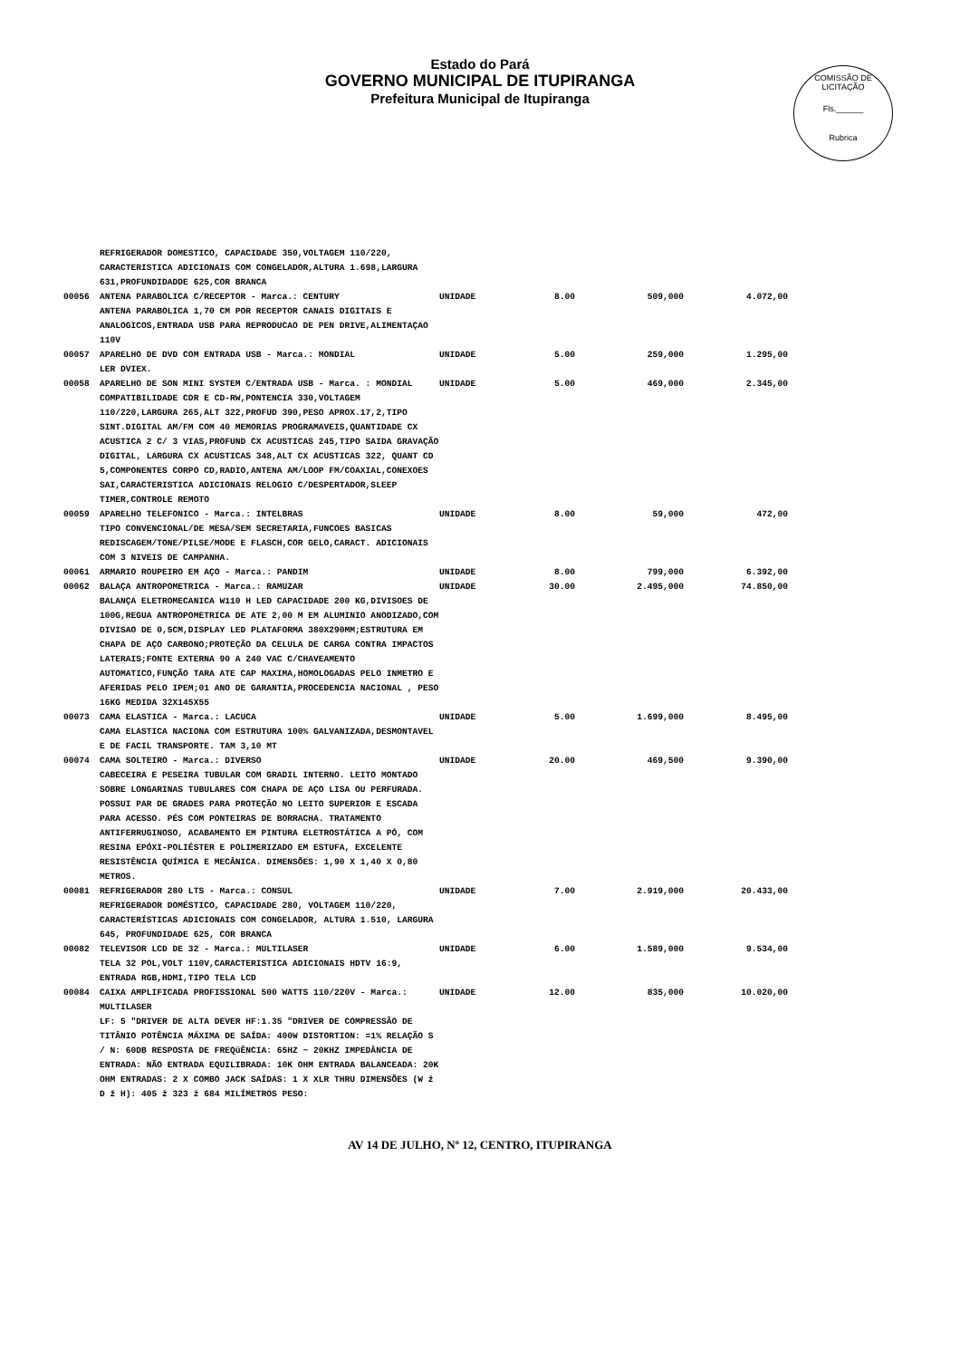COMISSÃO DE LICITAÇÃO
Fls.______
Rubrica
Estado do Pará
GOVERNO MUNICIPAL DE ITUPIRANGA
Prefeitura Municipal de Itupiranga
| | REFRIGERADOR DOMESTICO, CAPACIDADE 350,VOLTAGEM 110/220, CARACTERISTICA ADICIONAIS COM CONGELADOR,ALTURA 1.698,LARGURA 631,PROFUNDIDADDE 625,COR BRANCA | | | | |
| 00056 | ANTENA PARABOLICA C/RECEPTOR - Marca.: CENTURY ANTENA PARABOLICA 1,70 CM POR RECEPTOR CANAIS DIGITAIS E ANALOGICOS,ENTRADA USB PARA REPRODUCAO DE PEN DRIVE,ALIMENTAÇAO 110V | UNIDADE | 8.00 | 509,000 | 4.072,00 |
| 00057 | APARELHO DE DVD COM ENTRADA USB - Marca.: MONDIAL LER DVIEX. | UNIDADE | 5.00 | 259,000 | 1.295,00 |
| 00058 | APARELHO DE SON MINI SYSTEM C/ENTRADA USB - Marca. : MONDIAL COMPATIBILIDADE CDR E CD-RW,PONTENCIA 330,VOLTAGEM 110/220,LARGURA 265,ALT 322,PROFUD 390,PESO APROX.17,2,TIPO SINT.DIGITAL AM/FM COM 40 MEMORIAS PROGRAMAVEIS,QUANTIDADE CX ACUSTICA 2 C/ 3 VIAS,PROFUND CX ACUSTICAS 245,TIPO SAIDA GRAVAÇÃO DIGITAL, LARGURA CX ACUSTICAS 348,ALT CX ACUSTICAS 322, QUANT CD 5,COMPONENTES CORPO CD,RADIO,ANTENA AM/LOOP FM/COAXIAL,CONEXOES SAI,CARACTERISTICA ADICIONAIS RELOGIO C/DESPERTADOR,SLEEP TIMER,CONTROLE REMOTO | UNIDADE | 5.00 | 469,000 | 2.345,00 |
| 00059 | APARELHO TELEFONICO - Marca.: INTELBRAS TIPO CONVENCIONAL/DE MESA/SEM SECRETARIA,FUNCOES BASICAS REDISCAGEM/TONE/PILSE/MODE E FLASCH,COR GELO,CARACT. ADICIONAIS COM 3 NIVEIS DE CAMPANHA. | UNIDADE | 8.00 | 59,000 | 472,00 |
| 00061 | ARMARIO ROUPEIRO EM AÇO - Marca.: PANDIM | UNIDADE | 8.00 | 799,000 | 6.392,00 |
| 00062 | BALAÇA ANTROPOMETRICA - Marca.: RAMUZAR BALANÇA ELETROMECANICA W110 H LED CAPACIDADE 200 KG,DIVISOES DE 100G,REGUA ANTROPOMETRICA DE ATE 2,00 M EM ALUMINIO ANODIZADO,COM DIVISAO DE 0,5CM,DISPLAY LED PLATAFORMA 380X290MM;ESTRUTURA EM CHAPA DE AÇO CARBONO;PROTEÇÃO DA CELULA DE CARGA CONTRA IMPACTOS LATERAIS;FONTE EXTERNA 90 A 240 VAC C/CHAVEAMENTO AUTOMATICO,FUNÇÃO TARA ATE CAP MAXIMA,HOMOLOGADAS PELO INMETRO E AFERIDAS PELO IPEM;01 ANO DE GARANTIA,PROCEDENCIA NACIONAL , PESO 16KG MEDIDA 32X145X55 | UNIDADE | 30.00 | 2.495,000 | 74.850,00 |
| 00073 | CAMA ELASTICA - Marca.: LACUCA CAMA ELASTICA NACIONA COM ESTRUTURA 100% GALVANIZADA,DESMONTAVEL E DE FACIL TRANSPORTE. TAM 3,10 MT | UNIDADE | 5.00 | 1.699,000 | 8.495,00 |
| 00074 | CAMA SOLTEIRO - Marca.: DIVERSO CABECEIRA E PESEIRA TUBULAR COM GRADIL INTERNO. LEITO MONTADO SOBRE LONGARINAS TUBULARES COM CHAPA DE AÇO LISA OU PERFURADA. POSSUI PAR DE GRADES PARA PROTEÇÃO NO LEITO SUPERIOR E ESCADA PARA ACESSO. PÉS COM PONTEIRAS DE BORRACHA. TRATAMENTO ANTIFERRUGINOSO, ACABAMENTO EM PINTURA ELETROSTÁTICA A PÓ, COM RESINA EPÓXI-POLIÉSTER E POLIMERIZADO EM ESTUFA, EXCELENTE RESISTÊNCIA QUÍMICA E MECÂNICA. DIMENSÕES: 1,90 X 1,40 X 0,80 METROS. | UNIDADE | 20.00 | 469,500 | 9.390,00 |
| 00081 | REFRIGERADOR 280 LTS - Marca.: CONSUL REFRIGERADOR DOMÉSTICO, CAPACIDADE 280, VOLTAGEM 110/220, CARACTERÍSTICAS ADICIONAIS COM CONGELADOR, ALTURA 1.510, LARGURA 645, PROFUNDIDADE 625, COR BRANCA | UNIDADE | 7.00 | 2.919,000 | 20.433,00 |
| 00082 | TELEVISOR LCD DE 32 - Marca.: MULTILASER TELA 32 POL,VOLT 110V,CARACTERISTICA ADICIONAIS HDTV 16:9, ENTRADA RGB,HDMI,TIPO TELA LCD | UNIDADE | 6.00 | 1.589,000 | 9.534,00 |
| 00084 | CAIXA AMPLIFICADA PROFISSIONAL 500 WATTS 110/220V - Marca.: MULTILASER LF: 5 "DRIVER DE ALTA DEVER HF:1.35 "DRIVER DE COMPRESSÃO DE TITÂNIO POTÊNCIA MÁXIMA DE SAÍDA: 400W DISTORTION: =1% RELAÇÃO S / N: 60DB RESPOSTA DE FREQüÊNCIA: 65HZ ~ 20KHZ IMPEDÂNCIA DE ENTRADA: NÃO ENTRADA EQUILIBRADA: 10K OHM ENTRADA BALANCEADA: 20K OHM ENTRADAS: 2 X COMBO JACK SAÍDAS: 1 X XLR THRU DIMENSÕES (W ž D ž H): 405 ž 323 ž 684 MILÍMETROS PESO: | UNIDADE | 12.00 | 835,000 | 10.020,00 |
AV 14 DE JULHO, Nº 12, CENTRO, ITUPIRANGA